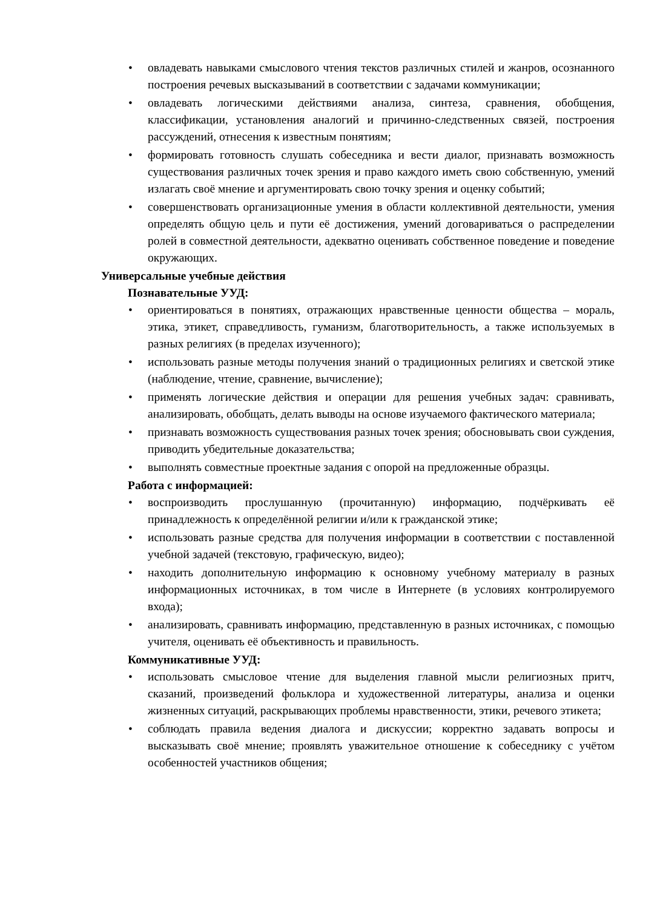• овладевать навыками смыслового чтения текстов различных стилей и жанров, осознанного построения речевых высказываний в соответствии с задачами коммуникации;
• овладевать логическими действиями анализа, синтеза, сравнения, обобщения, классификации, установления аналогий и причинно-следственных связей, построения рассуждений, отнесения к известным понятиям;
• формировать готовность слушать собеседника и вести диалог, признавать возможность существования различных точек зрения и право каждого иметь свою собственную, умений излагать своё мнение и аргументировать свою точку зрения и оценку событий;
• совершенствовать организационные умения в области коллективной деятельности, умения определять общую цель и пути её достижения, умений договариваться о распределении ролей в совместной деятельности, адекватно оценивать собственное поведение и поведение окружающих.
Универсальные учебные действия
Познавательные УУД:
• ориентироваться в понятиях, отражающих нравственные ценности общества – мораль, этика, этикет, справедливость, гуманизм, благотворительность, а также используемых в разных религиях (в пределах изученного);
• использовать разные методы получения знаний о традиционных религиях и светской этике (наблюдение, чтение, сравнение, вычисление);
• применять логические действия и операции для решения учебных задач: сравнивать, анализировать, обобщать, делать выводы на основе изучаемого фактического материала;
• признавать возможность существования разных точек зрения; обосновывать свои суждения, приводить убедительные доказательства;
• выполнять совместные проектные задания с опорой на предложенные образцы.
Работа с информацией:
• воспроизводить прослушанную (прочитанную) информацию, подчёркивать её принадлежность к определённой религии и/или к гражданской этике;
• использовать разные средства для получения информации в соответствии с поставленной учебной задачей (текстовую, графическую, видео);
• находить дополнительную информацию к основному учебному материалу в разных информационных источниках, в том числе в Интернете (в условиях контролируемого входа);
• анализировать, сравнивать информацию, представленную в разных источниках, с помощью учителя, оценивать её объективность и правильность.
Коммуникативные УУД:
• использовать смысловое чтение для выделения главной мысли религиозных притч, сказаний, произведений фольклора и художественной литературы, анализа и оценки жизненных ситуаций, раскрывающих проблемы нравственности, этики, речевого этикета;
• соблюдать правила ведения диалога и дискуссии; корректно задавать вопросы и высказывать своё мнение; проявлять уважительное отношение к собеседнику с учётом особенностей участников общения;